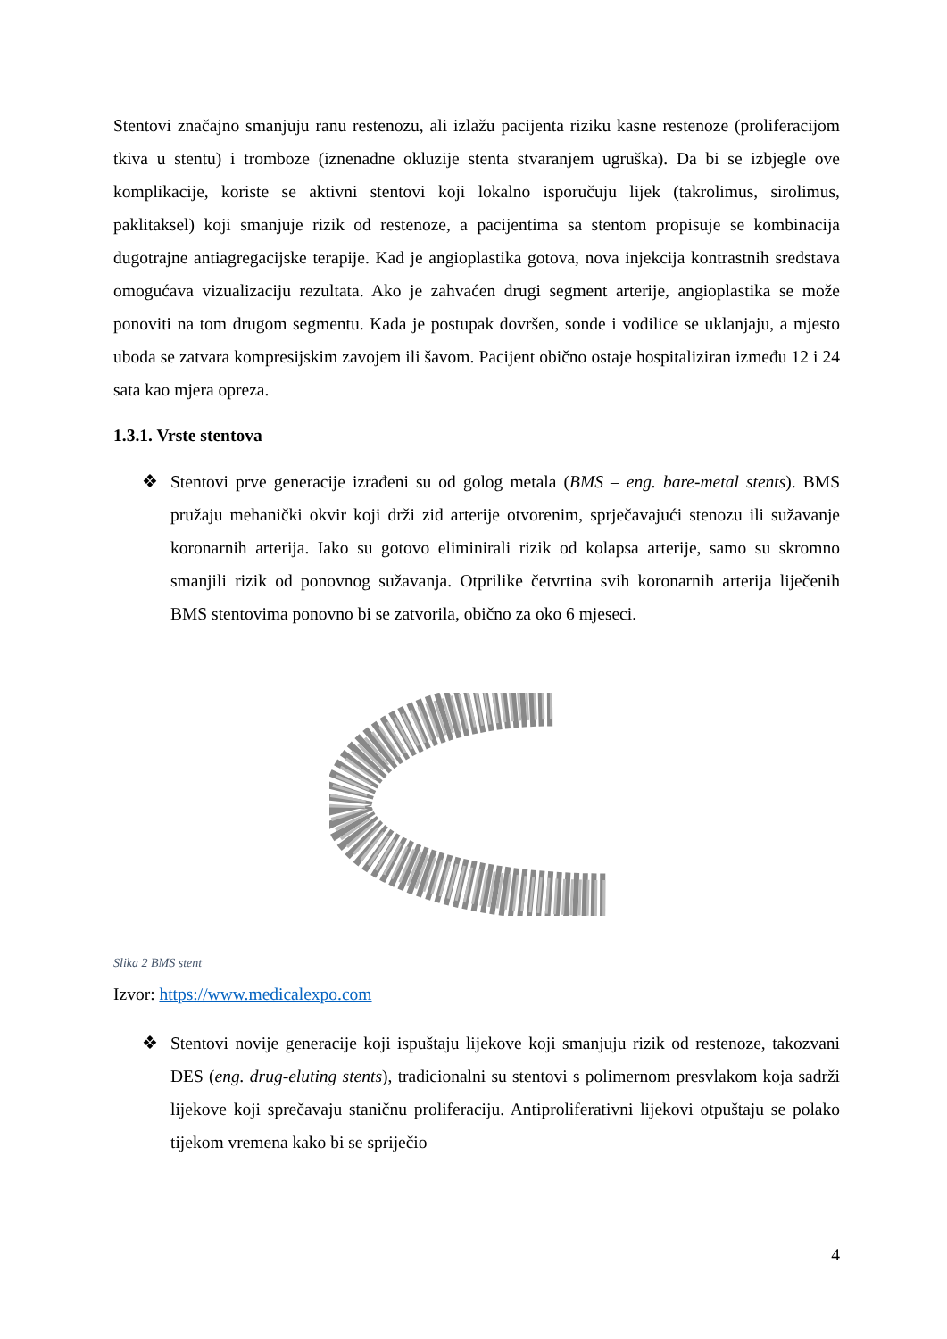Stentovi značajno smanjuju ranu restenozu, ali izlažu pacijenta riziku kasne restenoze (proliferacijom tkiva u stentu) i tromboze (iznenadne okluzije stenta stvaranjem ugruška). Da bi se izbjegle ove komplikacije, koriste se aktivni stentovi koji lokalno isporučuju lijek (takrolimus, sirolimus, paklitaksel) koji smanjuje rizik od restenoze, a pacijentima sa stentom propisuje se kombinacija dugotrajne antiagregacijske terapije. Kad je angioplastika gotova, nova injekcija kontrastnih sredstava omogućava vizualizaciju rezultata. Ako je zahvaćen drugi segment arterije, angioplastika se može ponoviti na tom drugom segmentu. Kada je postupak dovršen, sonde i vodilice se uklanjaju, a mjesto uboda se zatvara kompresijskim zavojem ili šavom. Pacijent obično ostaje hospitaliziran između 12 i 24 sata kao mjera opreza.
1.3.1. Vrste stentova
❖ Stentovi prve generacije izrađeni su od golog metala (BMS – eng. bare-metal stents). BMS pružaju mehanički okvir koji drži zid arterije otvorenim, sprječavajući stenozu ili sužavanje koronarnih arterija. Iako su gotovo eliminirali rizik od kolapsa arterije, samo su skromno smanjili rizik od ponovnog sužavanja. Otprilike četvrtina svih koronarnih arterija liječenih BMS stentovima ponovno bi se zatvorila, obično za oko 6 mjeseci.
Slika 2 BMS stent
Izvor: https://www.medicalexpo.com
❖ Stentovi novije generacije koji ispuštaju lijekove koji smanjuju rizik od restenoze, takozvani DES (eng. drug-eluting stents), tradicionalni su stentovi s polimernom presvlakom koja sadrži lijekove koji sprečavaju staničnu proliferaciju. Antiproliferativni lijekovi otpuštaju se polako tijekom vremena kako bi se spriječio
4